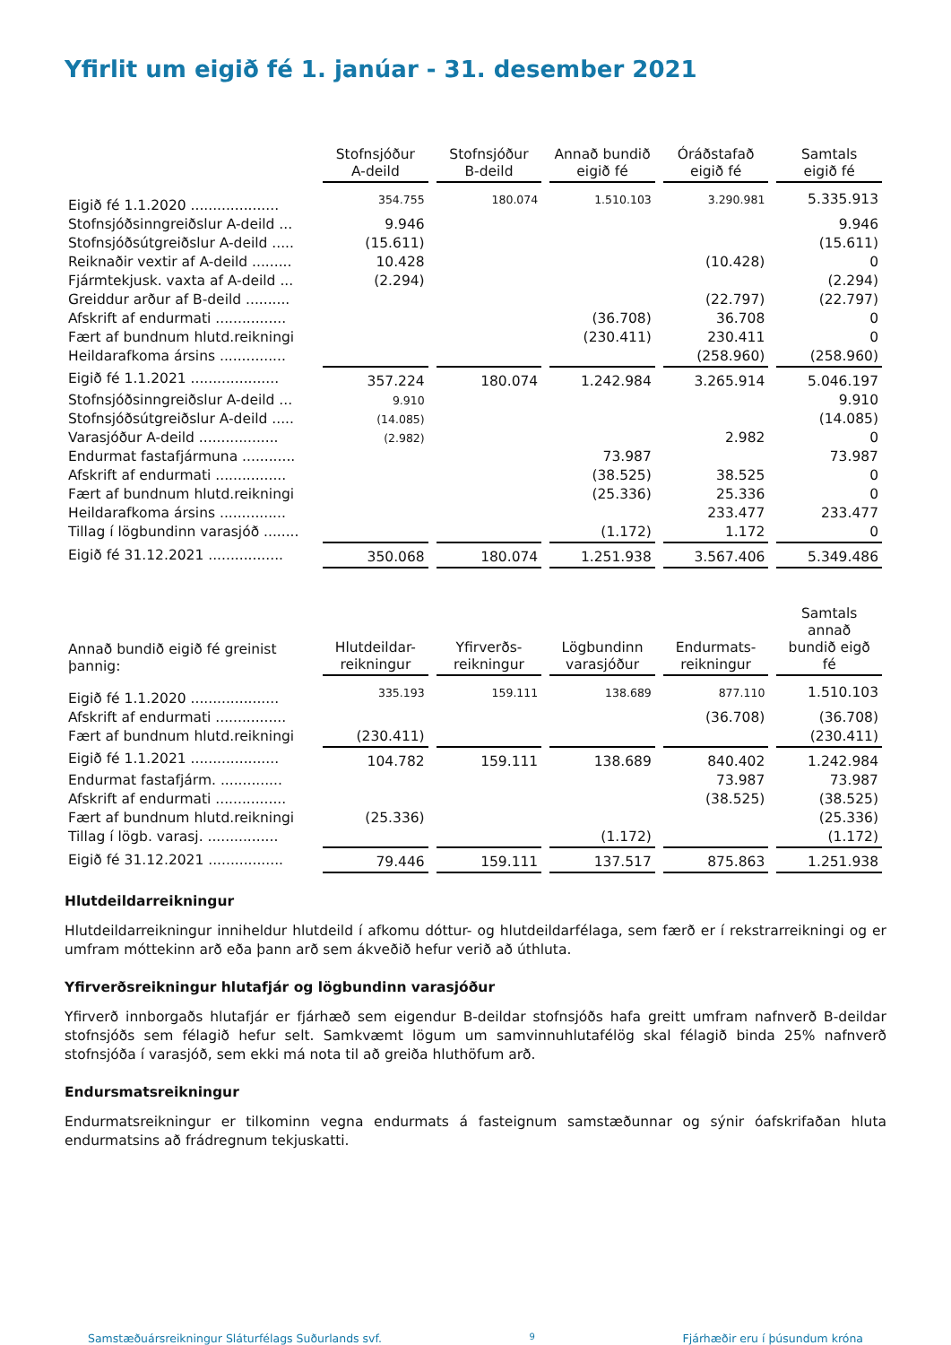Yfirlit um eigið fé 1. janúar - 31. desember 2021
| | Stofnsjóður A-deild | Stofnsjóður B-deild | Annað bundið eigið fé | Óráðstafað eigið fé | Samtals eigið fé |
| --- | --- | --- | --- | --- | --- |
| Eigið fé 1.1.2020 .................... | 354.755 | 180.074 | 1.510.103 | 3.290.981 | 5.335.913 |
| Stofnsjóðsinngreiðslur A-deild ... | 9.946 | | | | 9.946 |
| Stofnsjóðsútgreiðslur A-deild ..... | (15.611) | | | | (15.611) |
| Reiknaðir vextir af A-deild ......... | 10.428 | | | (10.428) | 0 |
| Fjármtekjusk. vaxta af A-deild ... | (2.294) | | | | (2.294) |
| Greiddur arður af B-deild .......... | | | | (22.797) | (22.797) |
| Afskrift af endurmati ................ | | | (36.708) | 36.708 | 0 |
| Fært af bundnum hlutd.reikningi | | | (230.411) | 230.411 | 0 |
| Heildarafkoma ársins ............... | | | | (258.960) | (258.960) |
| Eigið fé 1.1.2021 .................... | 357.224 | 180.074 | 1.242.984 | 3.265.914 | 5.046.197 |
| Stofnsjóðsinngreiðslur A-deild ... | 9.910 | | | | 9.910 |
| Stofnsjóðsútgreiðslur A-deild ..... | (14.085) | | | | (14.085) |
| Varasjóður A-deild .................. | (2.982) | | | 2.982 | 0 |
| Endurmat fastafjármuna ............ | | | 73.987 | | 73.987 |
| Afskrift af endurmati ................ | | | (38.525) | 38.525 | 0 |
| Fært af bundnum hlutd.reikningi | | | (25.336) | 25.336 | 0 |
| Heildarafkoma ársins ............... | | | | 233.477 | 233.477 |
| Tillag í lögbundinn varasjóð ........ | | | (1.172) | 1.172 | 0 |
| Eigið fé 31.12.2021 ................. | 350.068 | 180.074 | 1.251.938 | 3.567.406 | 5.349.486 |
| Annað bundið eigið fé greinist þannig: | Hlutdeildar- reikningur | Yfirverðs- reikningur | Lögbundinn varasjóður | Endurmats- reikningur | Samtals annað bundið eigð fé |
| --- | --- | --- | --- | --- | --- |
| Eigið fé 1.1.2020 .................... | 335.193 | 159.111 | 138.689 | 877.110 | 1.510.103 |
| Afskrift af endurmati ................ | | | | (36.708) | (36.708) |
| Fært af bundnum hlutd.reikningi | (230.411) | | | | (230.411) |
| Eigið fé 1.1.2021 .................... | 104.782 | 159.111 | 138.689 | 840.402 | 1.242.984 |
| Endurmat fastafjárm. .............. | | | | 73.987 | 73.987 |
| Afskrift af endurmati ................ | | | | (38.525) | (38.525) |
| Fært af bundnum hlutd.reikningi | (25.336) | | | | (25.336) |
| Tillag í lögb. varasj. ................ | | | (1.172) | | (1.172) |
| Eigið fé 31.12.2021 ................. | 79.446 | 159.111 | 137.517 | 875.863 | 1.251.938 |
Hlutdeildarreikningur
Hlutdeildarreikningur inniheldur hlutdeild í afkomu dóttur- og hlutdeildarfélaga, sem færð er í rekstrarreikningi og er umfram móttekinn arð eða þann arð sem ákveðið hefur verið að úthluta.
Yfirverðsreikningur hlutafjár og lögbundinn varasjóður
Yfirverð innborgaðs hlutafjár er fjárhæð sem eigendur B-deildar stofnsjóðs hafa greitt umfram nafnverð B-deildar stofnsjóðs sem félagið hefur selt. Samkvæmt lögum um samvinnuhlutafélög skal félagið binda 25% nafnverð stofnsjóða í varasjóð, sem ekki má nota til að greiða hluthöfum arð.
Endursmatsreikningur
Endurmatsreikningur er tilkominn vegna endurmats á fasteignum samstæðunnar og sýnir óafskrifaðan hluta endurmatsins að frádregnum tekjuskatti.
Samstæðuársreikningur Sláturfélags Suðurlands svf. 9 Fjárhæðir eru í þúsundum króna